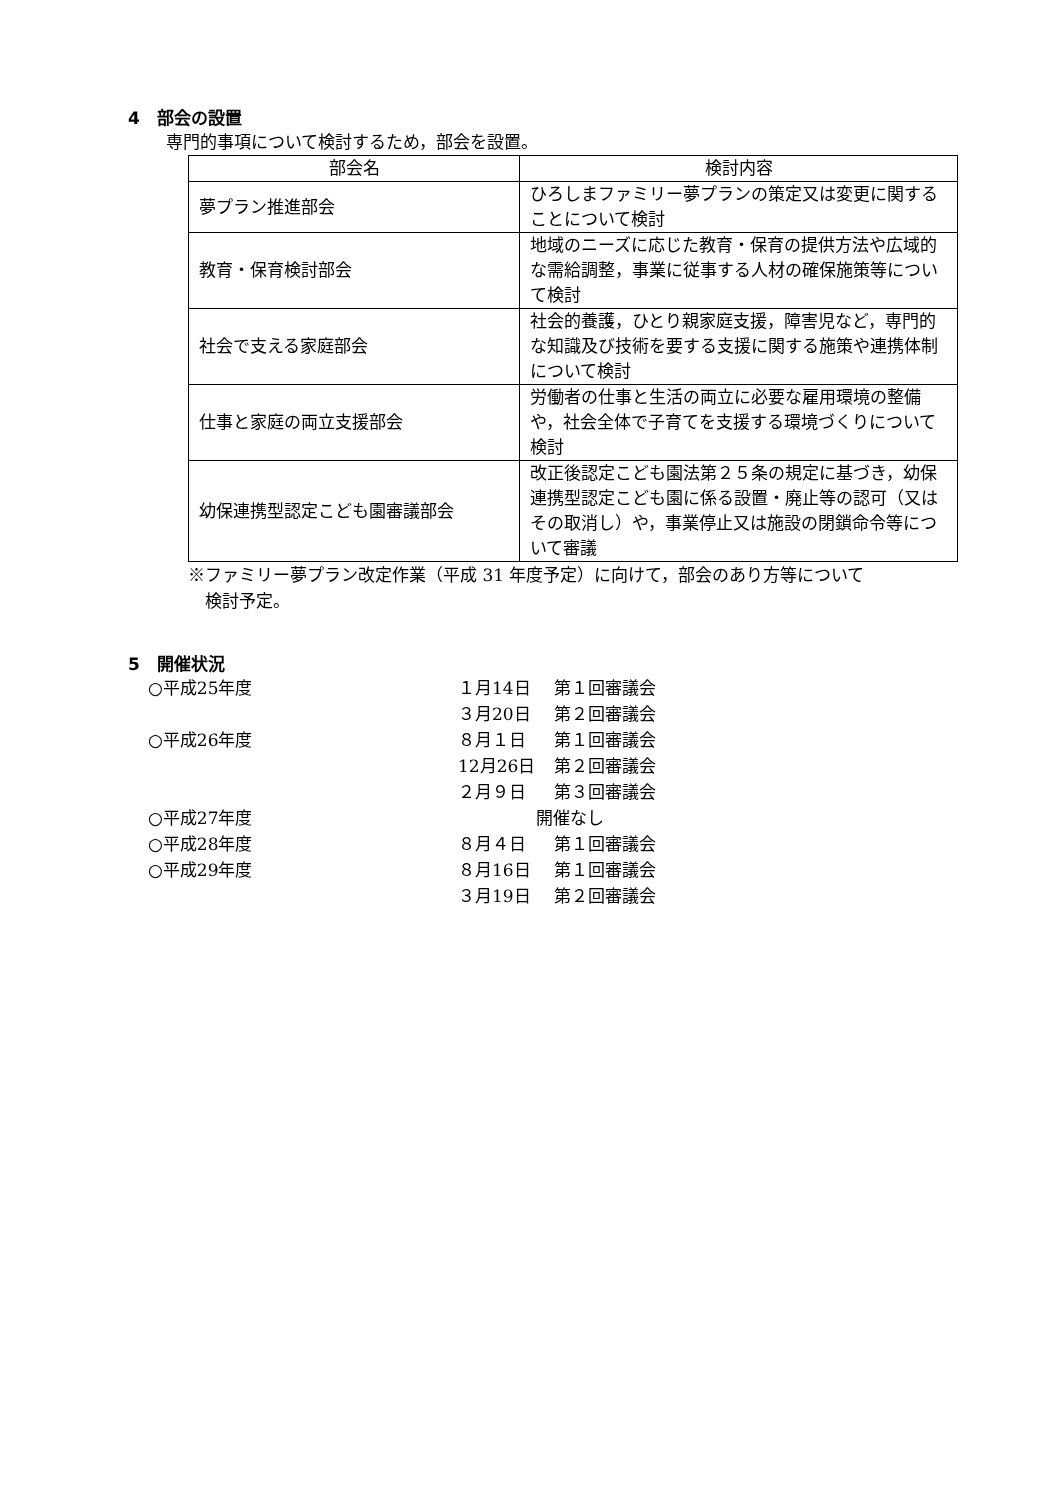4　部会の設置
専門的事項について検討するため，部会を設置。
| 部会名 | 検討内容 |
| --- | --- |
| 夢プラン推進部会 | ひろしまファミリー夢プランの策定又は変更に関することについて検討 |
| 教育・保育検討部会 | 地域のニーズに応じた教育・保育の提供方法や広域的な需給調整，事業に従事する人材の確保施策等について検討 |
| 社会で支える家庭部会 | 社会的養護，ひとり親家庭支援，障害児など，専門的な知識及び技術を要する支援に関する施策や連携体制について検討 |
| 仕事と家庭の両立支援部会 | 労働者の仕事と生活の両立に必要な雇用環境の整備や，社会全体で子育てを支援する環境づくりについて検討 |
| 幼保連携型認定こども園審議部会 | 改正後認定こども園法第２５条の規定に基づき，幼保連携型認定こども園に係る設置・廃止等の認可（又はその取消し）や，事業停止又は施設の閉鎖命令等について審議 |
※ファミリー夢プラン改定作業（平成 31 年度予定）に向けて，部会のあり方等について
　検討予定。
5　開催状況
| ○平成25年度 | １月14日 | 第１回審議会 |
| | ３月20日 | 第２回審議会 |
| ○平成26年度 | ８月１日 | 第１回審議会 |
| | 12月26日 | 第２回審議会 |
| | ２月９日 | 第３回審議会 |
| ○平成27年度 | 開催なし | |
| ○平成28年度 | ８月４日 | 第１回審議会 |
| ○平成29年度 | ８月16日 | 第１回審議会 |
| | ３月19日 | 第２回審議会 |